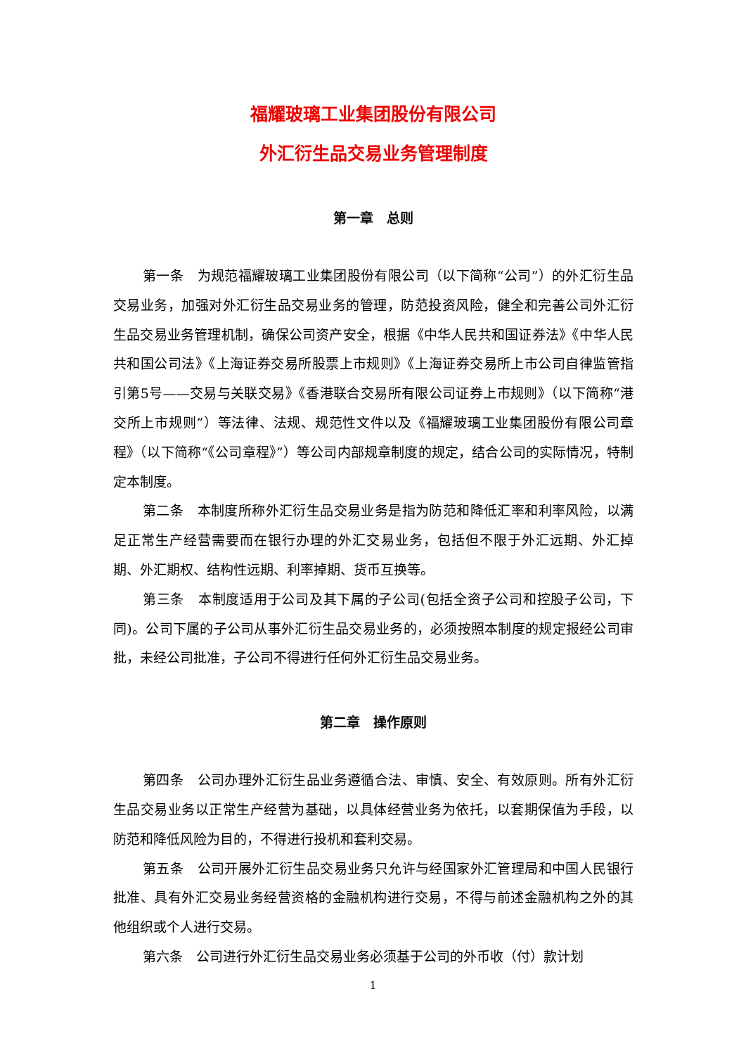福耀玻璃工业集团股份有限公司
外汇衍生品交易业务管理制度
第一章　总则
第一条　为规范福耀玻璃工业集团股份有限公司（以下简称“公司”）的外汇衍生品交易业务，加强对外汇衍生品交易业务的管理，防范投资风险，健全和完善公司外汇衍生品交易业务管理机制，确保公司资产安全，根据《中华人民共和国证券法》《中华人民共和国公司法》《上海证券交易所股票上市规则》《上海证券交易所上市公司自律监管指引第5号——交易与关联交易》《香港联合交易所有限公司证券上市规则》（以下简称“港交所上市规则”）等法律、法规、规范性文件以及《福耀玻璃工业集团股份有限公司章程》（以下简称“《公司章程》”）等公司内部规章制度的规定，结合公司的实际情况，特制定本制度。
第二条　本制度所称外汇衍生品交易业务是指为防范和降低汇率和利率风险，以满足正常生产经营需要而在银行办理的外汇交易业务，包括但不限于外汇远期、外汇掉期、外汇期权、结构性远期、利率掉期、货币互换等。
第三条　本制度适用于公司及其下属的子公司(包括全资子公司和控股子公司，下同)。公司下属的子公司从事外汇衍生品交易业务的，必须按照本制度的规定报经公司审批，未经公司批准，子公司不得进行任何外汇衍生品交易业务。
第二章　操作原则
第四条　公司办理外汇衍生品业务遵循合法、审慎、安全、有效原则。所有外汇衍生品交易业务以正常生产经营为基础，以具体经营业务为依托，以套期保值为手段，以防范和降低风险为目的，不得进行投机和套利交易。
第五条　公司开展外汇衍生品交易业务只允许与经国家外汇管理局和中国人民银行批准、具有外汇交易业务经营资格的金融机构进行交易，不得与前述金融机构之外的其他组织或个人进行交易。
第六条　公司进行外汇衍生品交易业务必须基于公司的外币收（付）款计划
1